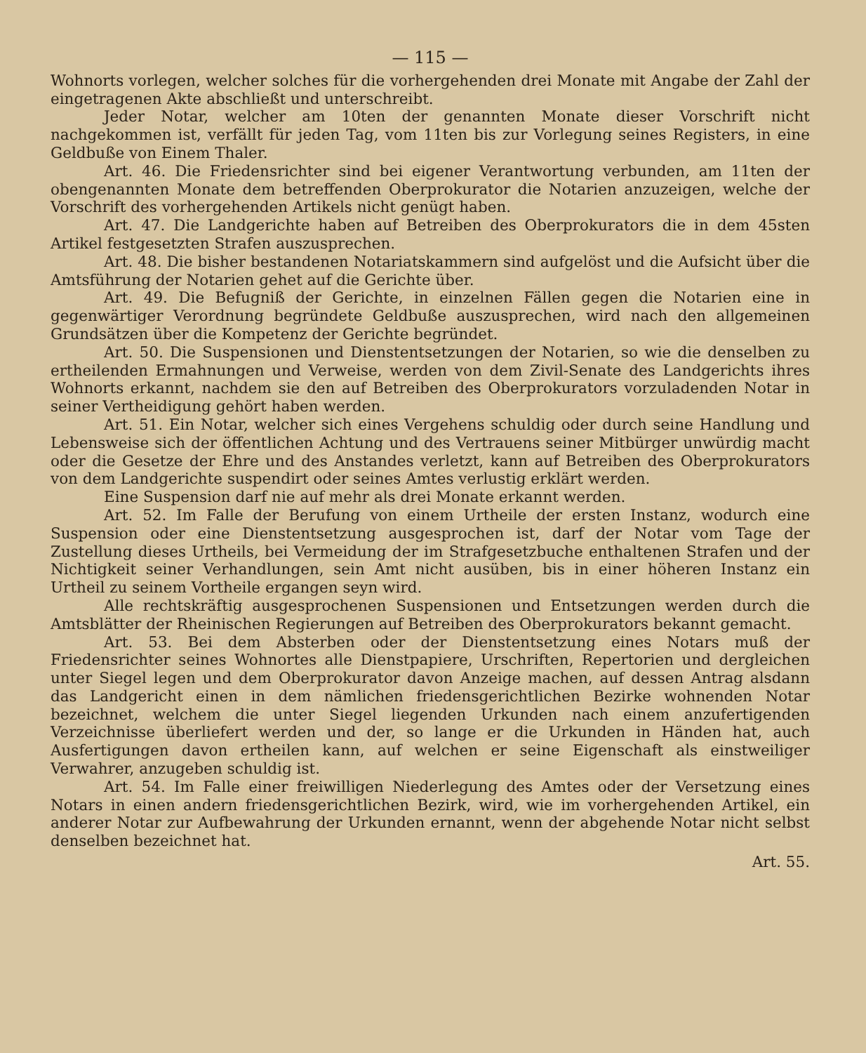— 115 —
Wohnorts vorlegen, welcher solches für die vorhergehenden drei Monate mit Angabe der Zahl der eingetragenen Akte abschließt und unterschreibt.
Jeder Notar, welcher am 10ten der genannten Monate dieser Vorschrift nicht nachgekommen ist, verfällt für jeden Tag, vom 11ten bis zur Vorlegung seines Registers, in eine Geldbuße von Einem Thaler.
Art. 46. Die Friedensrichter sind bei eigener Verantwortung verbunden, am 11ten der obengenannten Monate dem betreffenden Oberprokurator die Notarien anzuzeigen, welche der Vorschrift des vorhergehenden Artikels nicht genügt haben.
Art. 47. Die Landgerichte haben auf Betreiben des Oberprokurators die in dem 45sten Artikel festgesetzten Strafen auszusprechen.
Art. 48. Die bisher bestandenen Notariatskammern sind aufgelöst und die Aufsicht über die Amtsführung der Notarien gehet auf die Gerichte über.
Art. 49. Die Befugniß der Gerichte, in einzelnen Fällen gegen die Notarien eine in gegenwärtiger Verordnung begründete Geldbuße auszusprechen, wird nach den allgemeinen Grundsätzen über die Kompetenz der Gerichte begründet.
Art. 50. Die Suspensionen und Dienstentsetzungen der Notarien, so wie die denselben zu ertheilenden Ermahnungen und Verweise, werden von dem Zivil-Senate des Landgerichts ihres Wohnorts erkannt, nachdem sie den auf Betreiben des Oberprokurators vorzuladenden Notar in seiner Vertheidigung gehört haben werden.
Art. 51. Ein Notar, welcher sich eines Vergehens schuldig oder durch seine Handlung und Lebensweise sich der öffentlichen Achtung und des Vertrauens seiner Mitbürger unwürdig macht oder die Gesetze der Ehre und des Anstandes verletzt, kann auf Betreiben des Oberprokurators von dem Landgerichte suspendirt oder seines Amtes verlustig erklärt werden.
Eine Suspension darf nie auf mehr als drei Monate erkannt werden.
Art. 52. Im Falle der Berufung von einem Urtheile der ersten Instanz, wodurch eine Suspension oder eine Dienstentsetzung ausgesprochen ist, darf der Notar vom Tage der Zustellung dieses Urtheils, bei Vermeidung der im Strafgesetzbuche enthaltenen Strafen und der Nichtigkeit seiner Verhandlungen, sein Amt nicht ausüben, bis in einer höheren Instanz ein Urtheil zu seinem Vortheile ergangen seyn wird.
Alle rechtskräftig ausgesprochenen Suspensionen und Entsetzungen werden durch die Amtsblätter der Rheinischen Regierungen auf Betreiben des Oberprokurators bekannt gemacht.
Art. 53. Bei dem Absterben oder der Dienstentsetzung eines Notars muß der Friedensrichter seines Wohnortes alle Dienstpapiere, Urschriften, Repertorien und dergleichen unter Siegel legen und dem Oberprokurator davon Anzeige machen, auf dessen Antrag alsdann das Landgericht einen in dem nämlichen friedensgerichtlichen Bezirke wohnenden Notar bezeichnet, welchem die unter Siegel liegenden Urkunden nach einem anzufertigenden Verzeichnisse überliefert werden und der, so lange er die Urkunden in Händen hat, auch Ausfertigungen davon ertheilen kann, auf welchen er seine Eigenschaft als einstweiliger Verwahrer, anzugeben schuldig ist.
Art. 54. Im Falle einer freiwilligen Niederlegung des Amtes oder der Versetzung eines Notars in einen andern friedensgerichtlichen Bezirk, wird, wie im vorhergehenden Artikel, ein anderer Notar zur Aufbewahrung der Urkunden ernannt, wenn der abgehende Notar nicht selbst denselben bezeichnet hat.
Art. 55.